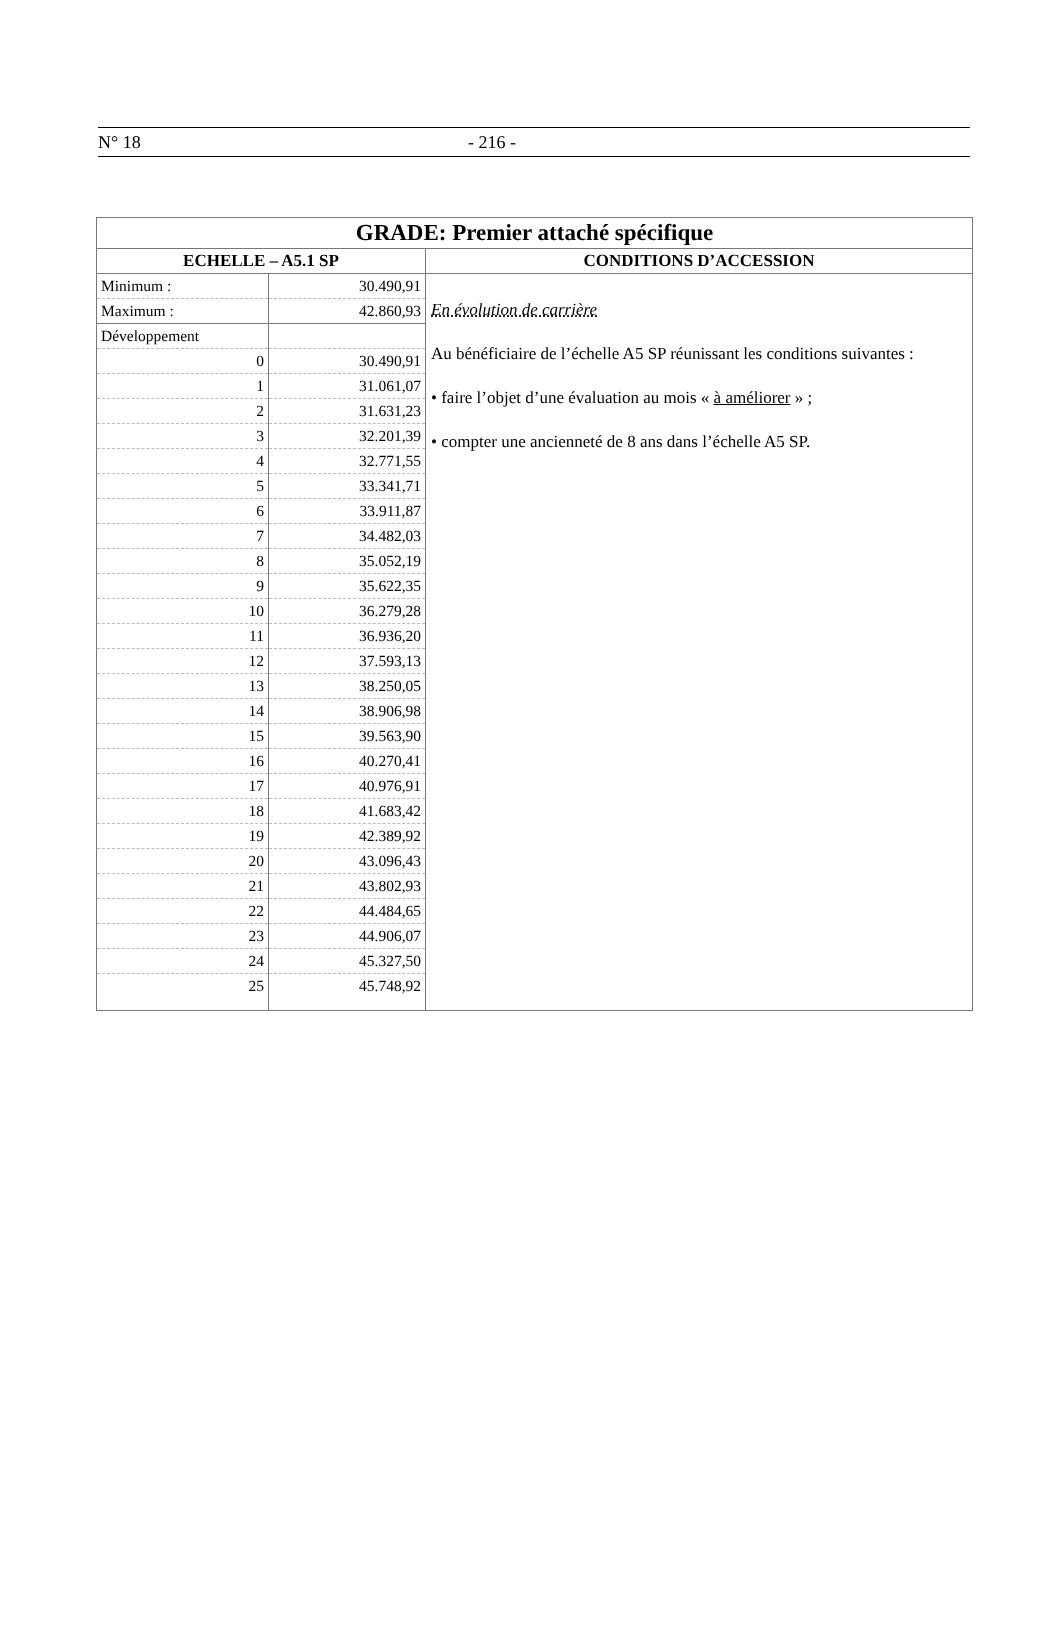N° 18 - 216 -
| GRADE: Premier attaché spécifique | | |
| --- | --- | --- |
| ECHELLE – A5.1 SP | | CONDITIONS D’ACCESSION |
| Minimum : | 30.490,91 | En évolution de carrière Au bénéficiaire de l’échelle A5 SP réunissant les conditions suivantes : • faire l’objet d’une évaluation au mois « à améliorer » ; • compter une ancienneté de 8 ans dans l’échelle A5 SP. |
| Maximum : | 42.860,93 | |
| Développement | | |
| 0 | 30.490,91 | |
| 1 | 31.061,07 | |
| 2 | 31.631,23 | |
| 3 | 32.201,39 | |
| 4 | 32.771,55 | |
| 5 | 33.341,71 | |
| 6 | 33.911,87 | |
| 7 | 34.482,03 | |
| 8 | 35.052,19 | |
| 9 | 35.622,35 | |
| 10 | 36.279,28 | |
| 11 | 36.936,20 | |
| 12 | 37.593,13 | |
| 13 | 38.250,05 | |
| 14 | 38.906,98 | |
| 15 | 39.563,90 | |
| 16 | 40.270,41 | |
| 17 | 40.976,91 | |
| 18 | 41.683,42 | |
| 19 | 42.389,92 | |
| 20 | 43.096,43 | |
| 21 | 43.802,93 | |
| 22 | 44.484,65 | |
| 23 | 44.906,07 | |
| 24 | 45.327,50 | |
| 25 | 45.748,92 | |